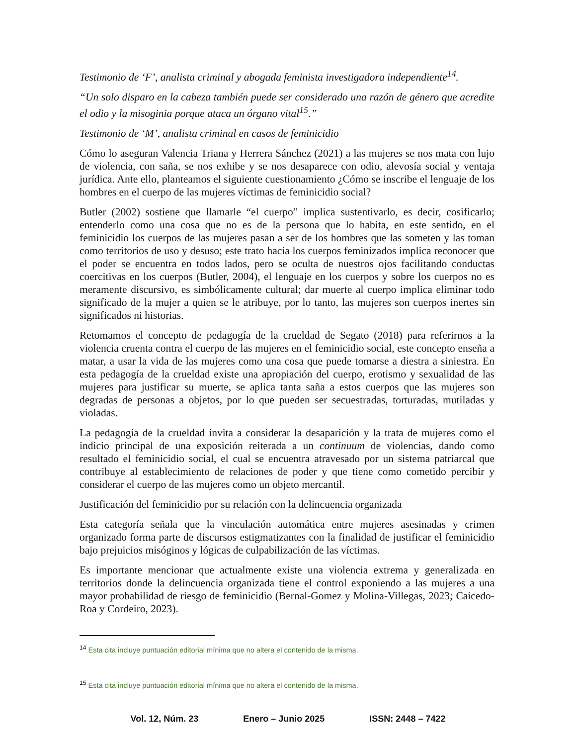Testimonio de ‘F’, analista criminal y abogada feminista investigadora independiente<sup>14</sup>.
“Un solo disparo en la cabeza también puede ser considerado una razón de género que acredite el odio y la misoginia porque ataca un órgano vital<sup>15</sup>.”
Testimonio de ‘M’, analista criminal en casos de feminicidio
Cómo lo aseguran Valencia Triana y Herrera Sánchez (2021) a las mujeres se nos mata con lujo de violencia, con saña, se nos exhibe y se nos desaparece con odio, alevosía social y ventaja jurídica. Ante ello, planteamos el siguiente cuestionamiento ¿Cómo se inscribe el lenguaje de los hombres en el cuerpo de las mujeres víctimas de feminicidio social?
Butler (2002) sostiene que llamarle “el cuerpo” implica sustentivarlo, es decir, cosificarlo; entenderlo como una cosa que no es de la persona que lo habita, en este sentido, en el feminicidio los cuerpos de las mujeres pasan a ser de los hombres que las someten y las toman como territorios de uso y desuso; este trato hacia los cuerpos feminizados implica reconocer que el poder se encuentra en todos lados, pero se oculta de nuestros ojos facilitando conductas coercitivas en los cuerpos (Butler, 2004), el lenguaje en los cuerpos y sobre los cuerpos no es meramente discursivo, es simbólicamente cultural; dar muerte al cuerpo implica eliminar todo significado de la mujer a quien se le atribuye, por lo tanto, las mujeres son cuerpos inertes sin significados ni historias.
Retomamos el concepto de pedagogía de la crueldad de Segato (2018) para referirnos a la violencia cruenta contra el cuerpo de las mujeres en el feminicidio social, este concepto enseña a matar, a usar la vida de las mujeres como una cosa que puede tomarse a diestra a siniestra. En esta pedagogía de la crueldad existe una apropiación del cuerpo, erotismo y sexualidad de las mujeres para justificar su muerte, se aplica tanta saña a estos cuerpos que las mujeres son degradas de personas a objetos, por lo que pueden ser secuestradas, torturadas, mutiladas y violadas.
La pedagogía de la crueldad invita a considerar la desaparición y la trata de mujeres como el indicio principal de una exposición reiterada a un continuum de violencias, dando como resultado el feminicidio social, el cual se encuentra atravesado por un sistema patriarcal que contribuye al establecimiento de relaciones de poder y que tiene como cometido percibir y considerar el cuerpo de las mujeres como un objeto mercantil.
Justificación del feminicidio por su relación con la delincuencia organizada
Esta categoría señala que la vinculación automática entre mujeres asesinadas y crimen organizado forma parte de discursos estigmatizantes con la finalidad de justificar el feminicidio bajo prejuicios misóginos y lógicas de culpabilización de las víctimas.
Es importante mencionar que actualmente existe una violencia extrema y generalizada en territorios donde la delincuencia organizada tiene el control exponiendo a las mujeres a una mayor probabilidad de riesgo de feminicidio (Bernal-Gomez y Molina-Villegas, 2023; Caicedo-Roa y Cordeiro, 2023).
<sup>14</sup> Esta cita incluye puntuación editorial mínima que no altera el contenido de la misma.
<sup>15</sup> Esta cita incluye puntuación editorial mínima que no altera el contenido de la misma.
Vol. 12, Núm. 23 Enero – Junio 2025 ISSN: 2448 – 7422